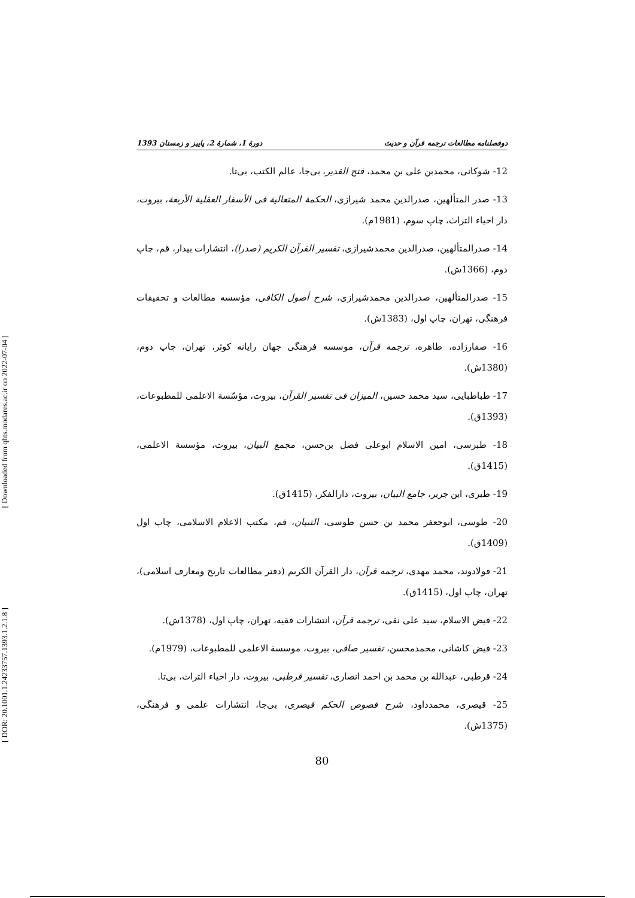[ Downloaded from qhts.modares.ac.ir on 2022-07-04 ]
[ DOR: 20.1001.1.24233757.1393.1.2.1.8 ]
دوفصلنامه مطالعات ترجمه قرآن و حدیث دورهٔ 1، شمارهٔ 2، پاییز و زمستان 1393
12- شوکانی، محمدبن علی بن محمد، فتح القدیر، بی‌جا، عالم الکتب، بی‌تا.
13- صدر المتألهین، صدرالدین محمد شیرازی، الحکمة المتعالیة فی الأسفار العقلیة الأربعة، بیروت، دار احیاء التراث، چاپ سوم، (1981م).
14- صدرالمتألهین، صدرالدین محمدشیرازی، تفسیر القرآن الکریم (صدرا)، انتشارات بیدار، قم، چاپ دوم، (1366ش).
15- صدرالمتألهین، صدرالدین محمدشیرازی، شرح أصول الکافی، مؤسسه مطالعات و تحقیقات فرهنگی، تهران، چاپ اول، (1383ش).
16- صفارزاده، طاهره، ترجمه قرآن، موسسه فرهنگی جهان رایانه کوثر، تهران، چاپ دوم، (1380ش).
17- طباطبایی، سید محمد حسین، المیزان فی تفسیر القرآن، بیروت، مؤسّسة الاعلمی للمطبوعات، (1393ق).
18- طبرسی، امین الاسلام ابوعلی فضل بن‌حسن، مجمع البیان، بیروت، مؤسسة الاعلمی، (1415ق).
19- طبری، ابن جریر، جامع البیان، بیروت، دارالفکر، (1415ق).
20- طوسی، ابوجعفر محمد بن حسن طوسی، التبیان، قم، مکتب الاعلام الاسلامی، چاپ اول (1409ق).
21- فولادوند، محمد مهدی، ترجمه قرآن، دار القرآن الکریم (دفتر مطالعات تاریخ ومعارف اسلامی)، تهران، چاپ اول، (1415ق).
22- فیض الاسلام، سید علی نقی، ترجمه قرآن، انتشارات فقیه، تهران، چاپ اول، (1378ش).
23- فیض کاشانی، محمدمحسن، تفسیر صافی، بیروت، موسسة الاعلمی للمطبوعات، (1979م).
24- قرطبی، عبدالله بن محمد بن احمد انصاری، تفسیر قرطبی، بیروت، دار احیاء التراث، بی‌تا.
25- قیصری، محمدداود، شرح فصوص الحکم قیصری، بی‌جا، انتشارات علمی و فرهنگی، (1375ش).
80